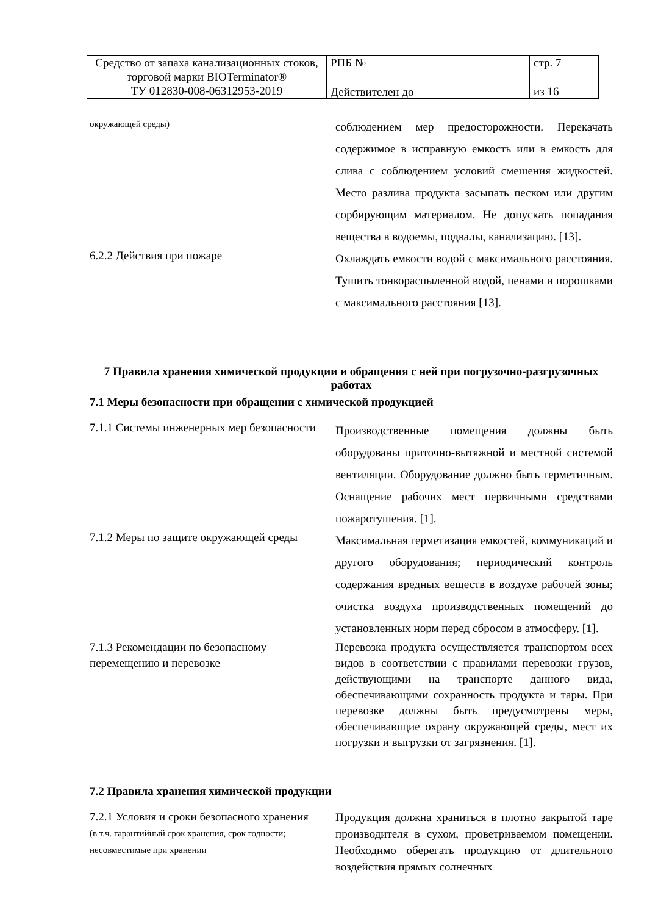| Средство от запаха канализационных стоков, торговой марки BIOTerminator® ТУ 012830-008-06312953-2019 | РПБ № Действителен до | стр. 7 |
| | | из 16 |
окружающей среды)
соблюдением мер предосторожности. Перекачать содержимое в исправную емкость или в емкость для слива с соблюдением условий смешения жидкостей. Место разлива продукта засыпать песком или другим сорбирующим материалом. Не допускать попадания вещества в водоемы, подвалы, канализацию. [13].
6.2.2 Действия при пожаре
Охлаждать емкости водой с максимального расстояния. Тушить тонкораспыленной водой, пенами и порошками с максимального расстояния [13].
7 Правила хранения химической продукции и обращения с ней при погрузочно-разгрузочных работах
7.1 Меры безопасности при обращении с химической продукцией
7.1.1 Системы инженерных мер безопасности
Производственные помещения должны быть оборудованы приточно-вытяжной и местной системой вентиляции. Оборудование должно быть герметичным. Оснащение рабочих мест первичными средствами пожаротушения. [1].
7.1.2 Меры по защите окружающей среды
Максимальная герметизация емкостей, коммуникаций и другого оборудования; периодический контроль содержания вредных веществ в воздухе рабочей зоны; очистка воздуха производственных помещений до установленных норм перед сбросом в атмосферу. [1].
7.1.3 Рекомендации по безопасному перемещению и перевозке
Перевозка продукта осуществляется транспортом всех видов в соответствии с правилами перевозки грузов, действующими на транспорте данного вида, обеспечивающими сохранность продукта и тары. При перевозке должны быть предусмотрены меры, обеспечивающие охрану окружающей среды, мест их погрузки и выгрузки от загрязнения. [1].
7.2 Правила хранения химической продукции
7.2.1 Условия и сроки безопасного хранения
(в т.ч. гарантийный срок хранения, срок годности; несовместимые при хранении
Продукция должна храниться в плотно закрытой таре производителя в сухом, проветриваемом помещении. Необходимо оберегать продукцию от длительного воздействия прямых солнечных